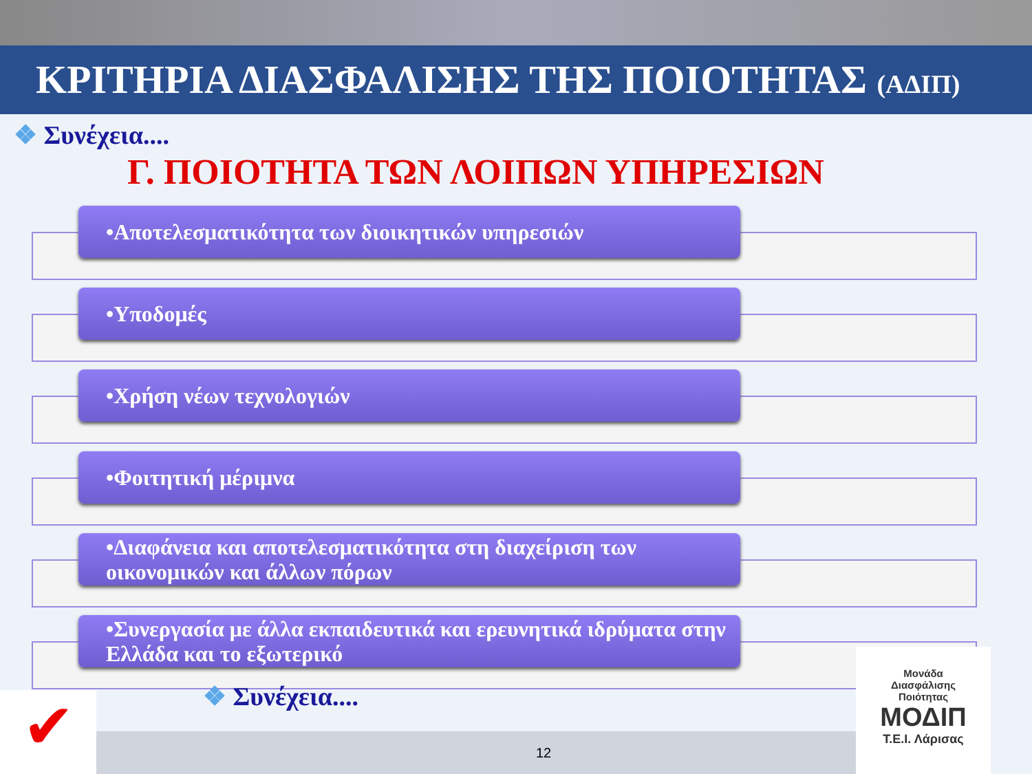ΚΡΙΤΗΡΙΑ ΔΙΑΣΦΑΛΙΣΗΣ ΤΗΣ ΠΟΙΟΤΗΤΑΣ (ΑΔΙΠ)
❖ Συνέχεια....
Γ. ΠΟΙΟΤΗΤΑ ΤΩΝ ΛΟΙΠΩΝ ΥΠΗΡΕΣΙΩΝ
•Αποτελεσματικότητα των διοικητικών υπηρεσιών
•Υποδομές
•Χρήση νέων τεχνολογιών
•Φοιτητική μέριμνα
•Διαφάνεια και αποτελεσματικότητα στη διαχείριση των οικονομικών και άλλων πόρων
•Συνεργασία με άλλα εκπαιδευτικά και ερευνητικά ιδρύματα στην Ελλάδα και το εξωτερικό
❖ Συνέχεια....
12
✔
Μονάδα
Διασφάλισης
Ποιότητας
ΜΟΔΙΠ
Τ.Ε.Ι. Λάρισας